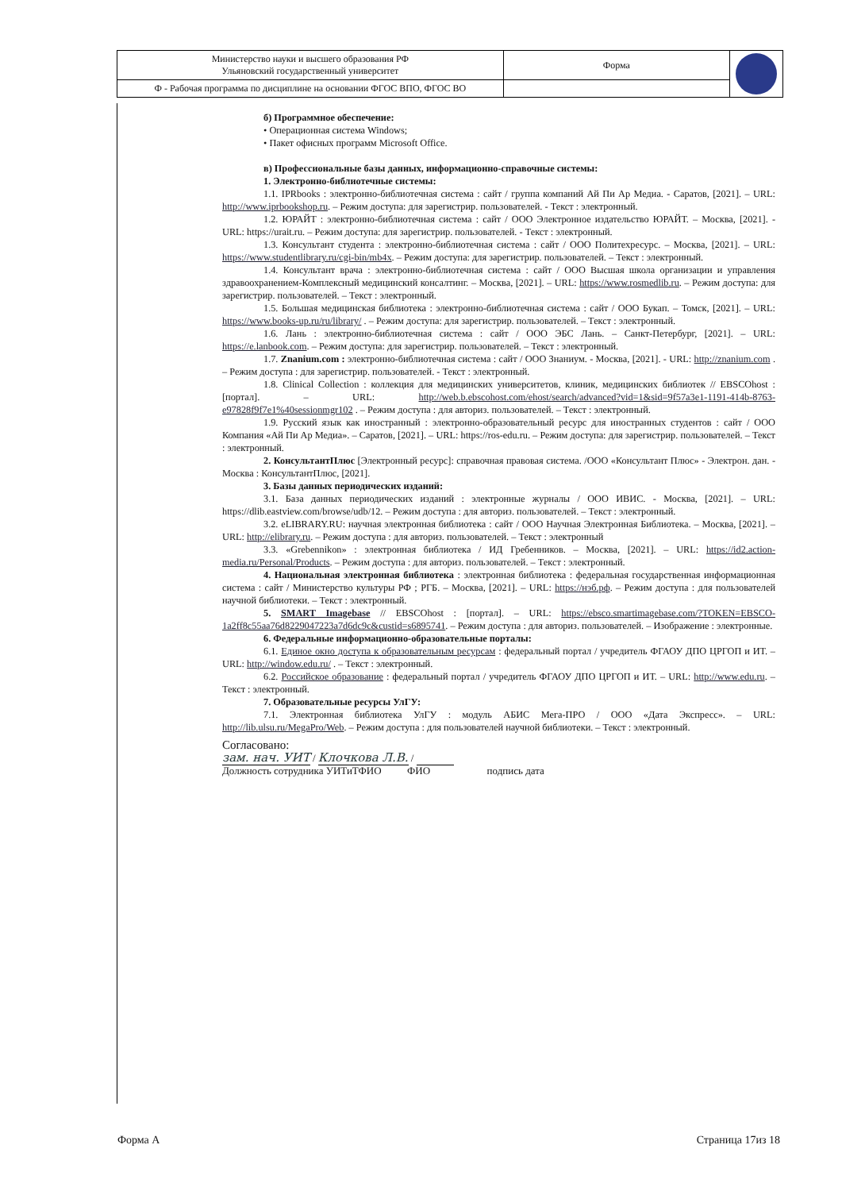| Министерство науки и высшего образования РФ Ульяновский государственный университет | Форма | |
| Ф - Рабочая программа по дисциплине на основании ФГОС ВПО, ФГОС ВО | | |
б) Программное обеспечение:
• Операционная система Windows;
• Пакет офисных программ Microsoft Office.
в) Профессиональные базы данных, информационно-справочные системы:
1. Электронно-библиотечные системы:
1.1. IPRbooks : электронно-библиотечная система : сайт / группа компаний Ай Пи Ар Медиа. - Саратов, [2021]. – URL: http://www.iprbookshop.ru. – Режим доступа: для зарегистрир. пользователей. - Текст : электронный.
1.2. ЮРАЙТ : электронно-библиотечная система : сайт / ООО Электронное издательство ЮРАЙТ. – Москва, [2021]. - URL: https://urait.ru. – Режим доступа: для зарегистрир. пользователей. - Текст : электронный.
1.3. Консультант студента : электронно-библиотечная система : сайт / ООО Политехресурс. – Москва, [2021]. – URL: https://www.studentlibrary.ru/cgi-bin/mb4x. – Режим доступа: для зарегистрир. пользователей. – Текст : электронный.
1.4. Консультант врача : электронно-библиотечная система : сайт / ООО Высшая школа организации и управления здравоохранением-Комплексный медицинский консалтинг. – Москва, [2021]. – URL: https://www.rosmedlib.ru. – Режим доступа: для зарегистрир. пользователей. – Текст : электронный.
1.5. Большая медицинская библиотека : электронно-библиотечная система : сайт / ООО Букап. – Томск, [2021]. – URL: https://www.books-up.ru/ru/library/ . – Режим доступа: для зарегистрир. пользователей. – Текст : электронный.
1.6. Лань : электронно-библиотечная система : сайт / ООО ЭБС Лань. – Санкт-Петербург, [2021]. – URL: https://e.lanbook.com. – Режим доступа: для зарегистрир. пользователей. – Текст : электронный.
1.7. Znanium.com : электронно-библиотечная система : сайт / ООО Знаниум. - Москва, [2021]. - URL: http://znanium.com . – Режим доступа : для зарегистрир. пользователей. - Текст : электронный.
1.8. Clinical Collection : коллекция для медицинских университетов, клиник, медицинских библиотек // EBSCOhost : [портал]. – URL: http://web.b.ebscohost.com/ehost/search/advanced?vid=1&sid=9f57a3e1-1191-414b-8763-e97828f9f7e1%40sessionmgr102 . – Режим доступа : для авториз. пользователей. – Текст : электронный.
1.9. Русский язык как иностранный : электронно-образовательный ресурс для иностранных студентов : сайт / ООО Компания «Ай Пи Ар Медиа». – Саратов, [2021]. – URL: https://ros-edu.ru. – Режим доступа: для зарегистрир. пользователей. – Текст : электронный.
2. КонсультантПлюс [Электронный ресурс]: справочная правовая система. /ООО «Консультант Плюс» - Электрон. дан. - Москва : КонсультантПлюс, [2021].
3. Базы данных периодических изданий:
3.1. База данных периодических изданий : электронные журналы / ООО ИВИС. - Москва, [2021]. – URL: https://dlib.eastview.com/browse/udb/12. – Режим доступа : для авториз. пользователей. – Текст : электронный.
3.2. eLIBRARY.RU: научная электронная библиотека : сайт / ООО Научная Электронная Библиотека. – Москва, [2021]. – URL: http://elibrary.ru. – Режим доступа : для авториз. пользователей. – Текст : электронный
3.3. «Grebennikon» : электронная библиотека / ИД Гребенников. – Москва, [2021]. – URL: https://id2.action-media.ru/Personal/Products. – Режим доступа : для авториз. пользователей. – Текст : электронный.
4. Национальная электронная библиотека : электронная библиотека : федеральная государственная информационная система : сайт / Министерство культуры РФ ; РГБ. – Москва, [2021]. – URL: https://нэб.рф. – Режим доступа : для пользователей научной библиотеки. – Текст : электронный.
5. SMART Imagebase // EBSCOhost : [портал]. – URL: https://ebsco.smartimagebase.com/?TOKEN=EBSCO-1a2ff8c55aa76d8229047223a7d6dc9c&custid=s6895741. – Режим доступа : для авториз. пользователей. – Изображение : электронные.
6. Федеральные информационно-образовательные порталы:
6.1. Единое окно доступа к образовательным ресурсам : федеральный портал / учредитель ФГАОУ ДПО ЦРГОП и ИТ. – URL: http://window.edu.ru/ . – Текст : электронный.
6.2. Российское образование : федеральный портал / учредитель ФГАОУ ДПО ЦРГОП и ИТ. – URL: http://www.edu.ru. – Текст : электронный.
7. Образовательные ресурсы УлГУ:
7.1. Электронная библиотека УлГУ : модуль АБИС Мега-ПРО / ООО «Дата Экспресс». – URL: http://lib.ulsu.ru/MegaPro/Web. – Режим доступа : для пользователей научной библиотеки. – Текст : электронный.
Согласовано:
зам. нач. УИТ / Клочкова Л.В. /
Должность сотрудника УИТиТФИО ФИО подпись дата
Форма А Страница 17из 18